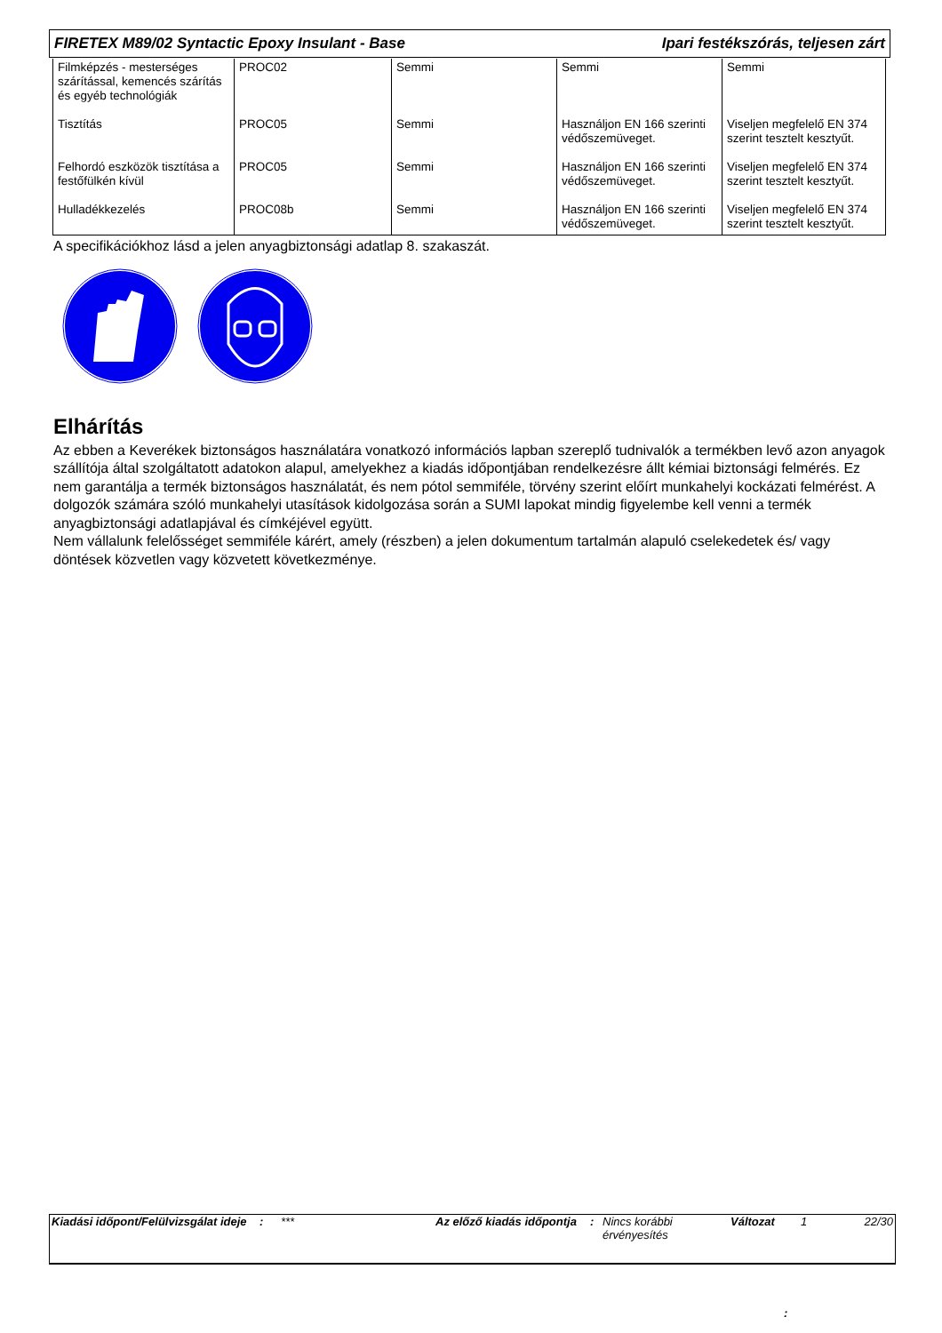FIRETEX M89/02 Syntactic Epoxy Insulant - Base Ipari festékszórás, teljesen zárt
| Filmképzés - mesterséges szárítással, kemencés szárítás és egyéb technológiák | PROC02 | Semmi | Semmi | Semmi |
| Tisztítás | PROC05 | Semmi | Használjon EN 166 szerinti védőszemüveget. | Viseljen megfelelő EN 374 szerint tesztelt kesztyűt. |
| Felhordó eszközök tisztítása a festőfülkén kívül | PROC05 | Semmi | Használjon EN 166 szerinti védőszemüveget. | Viseljen megfelelő EN 374 szerint tesztelt kesztyűt. |
| Hulladékkezelés | PROC08b | Semmi | Használjon EN 166 szerinti védőszemüveget. | Viseljen megfelelő EN 374 szerint tesztelt kesztyűt. |
A specifikációkhoz lásd a jelen anyagbiztonsági adatlap 8. szakaszát.
Elhárítás
Az ebben a Keverékek biztonságos használatára vonatkozó információs lapban szereplő tudnivalók a termékben levő azon anyagok szállítója által szolgáltatott adatokon alapul, amelyekhez a kiadás időpontjában rendelkezésre állt kémiai biztonsági felmérés. Ez nem garantálja a termék biztonságos használatát, és nem pótol semmiféle, törvény szerint előírt munkahelyi kockázati felmérést. A dolgozók számára szóló munkahelyi utasítások kidolgozása során a SUMI lapokat mindig figyelembe kell venni a termék anyagbiztonsági adatlapjával és címkéjével együtt.
Nem vállalunk felelősséget semmiféle kárért, amely (részben) a jelen dokumentum tartalmán alapuló cselekedetek és/ vagy döntések közvetlen vagy közvetett következménye.
| Kiadási időpont/Felülvizsgálat ideje | : | *** | Az előző kiadás időpontja | : | Nincs korábbi érvényesítés | Változat | 1 | 22/30 |
: